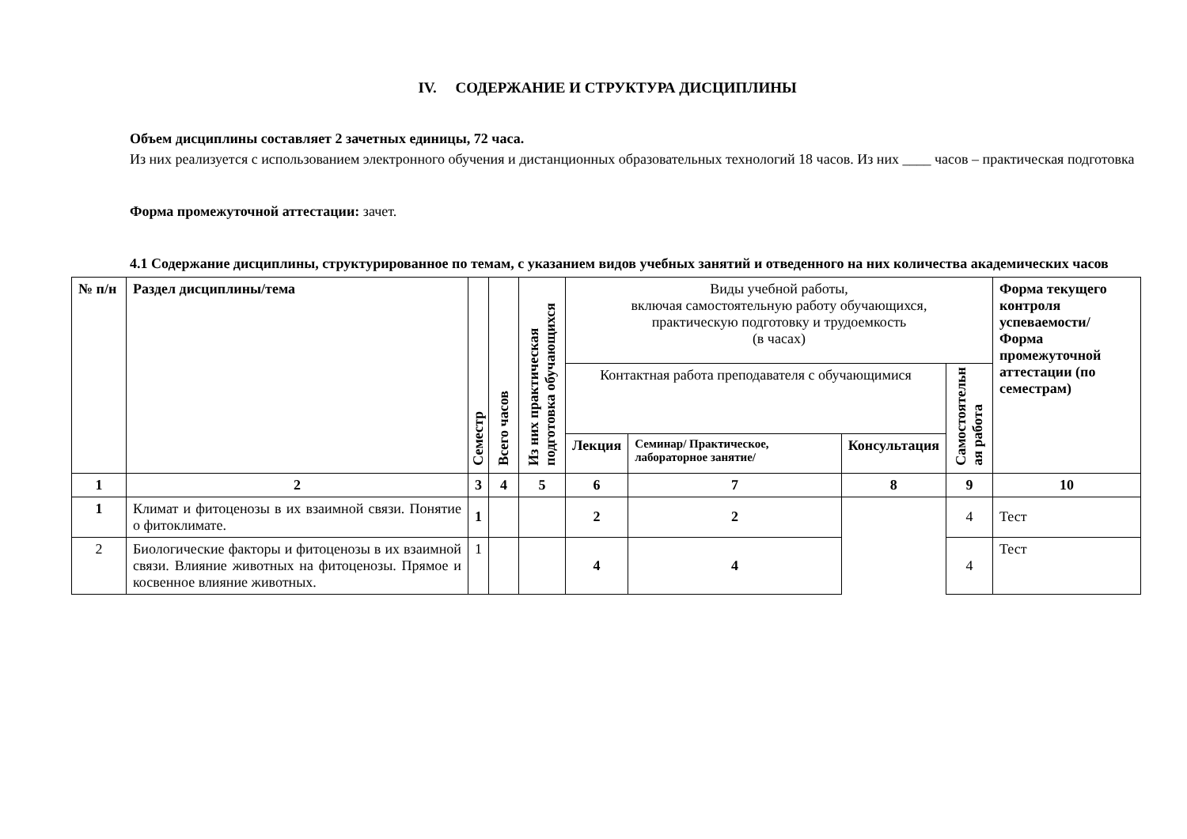IV. СОДЕРЖАНИЕ И СТРУКТУРА ДИСЦИПЛИНЫ
Объем дисциплины составляет 2 зачетных единицы, 72 часа.
Из них реализуется с использованием электронного обучения и дистанционных образовательных технологий 18 часов. Из них ____ часов – практическая подготовка
Форма промежуточной аттестации: зачет.
4.1 Содержание дисциплины, структурированное по темам, с указанием видов учебных занятий и отведенного на них количества академических часов
| № п/н | Раздел дисциплины/тема | Семестр | Всего часов | Из них практическая подготовка обучающихся | Виды учебной работы, включая самостоятельную работу обучающихся, практическую подготовку и трудоемкость (в часах) | | | | Форма текущего контроля успеваемости/ Форма промежуточной аттестации (по семестрам) |
| | | | | | Контактная работа преподавателя с обучающимися | | | Самостоятельн ая работа | |
| | | | | | Лекция | Семинар/ Практическое, лабораторное занятие/ | Консультация | | |
| 1 | 2 | 3 | 4 | 5 | 6 | 7 | 8 | 9 | 10 |
| 1 | Климат и фитоценозы в их взаимной связи. Понятие о фитоклимате. | 1 | | | 2 | 2 | | 4 | Тест |
| 2 | Биологические факторы и фитоценозы в их взаимной связи. Влияние животных на фитоценозы. Прямое и косвенное влияние животных. | 1 | | | 4 | 4 | | 4 | Тест |